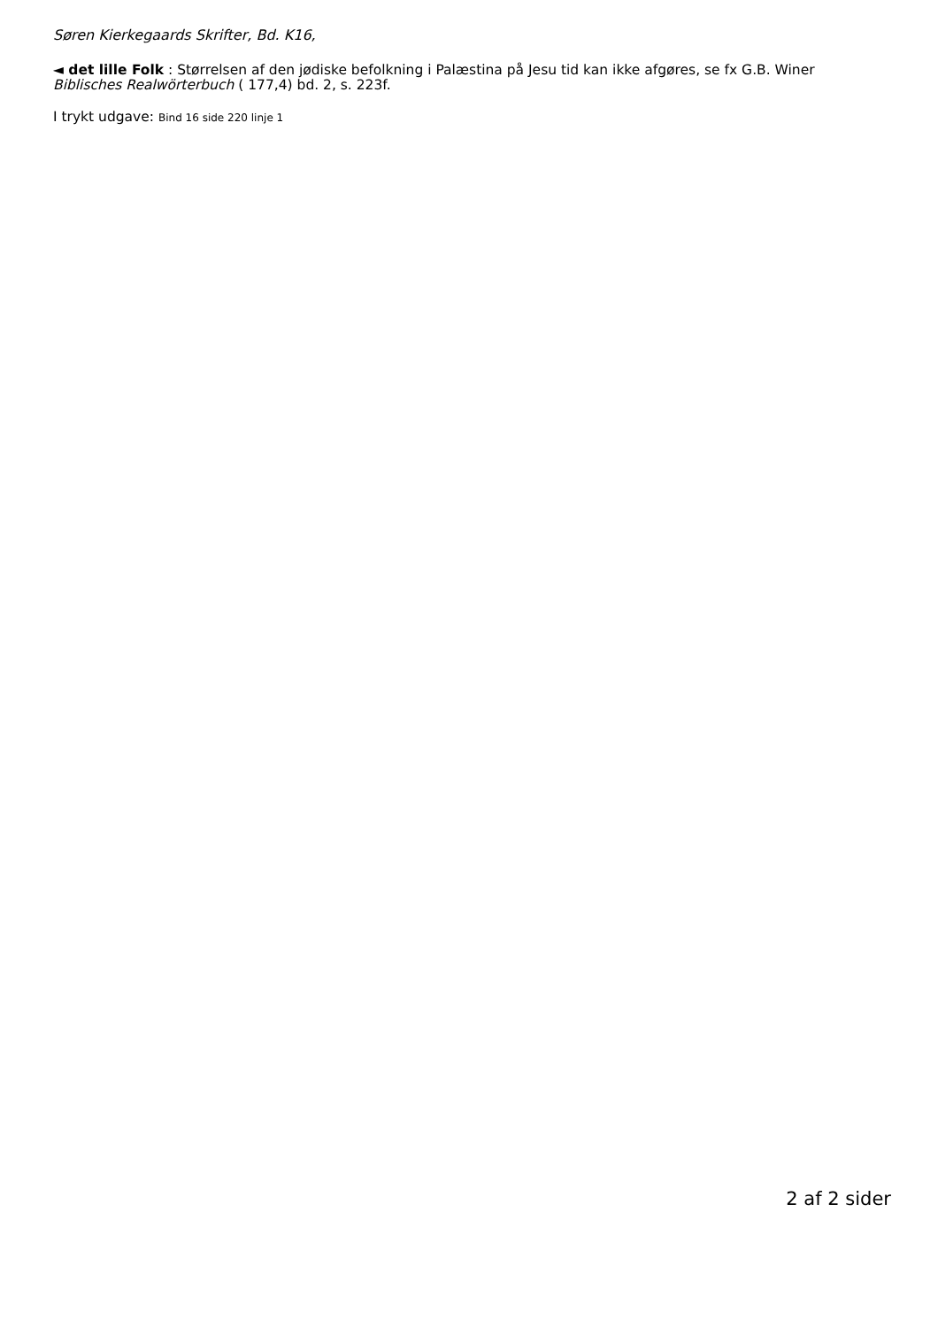Søren Kierkegaards Skrifter, Bd. K16,
◄ det lille Folk : Størrelsen af den jødiske befolkning i Palæstina på Jesu tid kan ikke afgøres, se fx G.B. Winer Biblisches Realwörterbuch ( 177,4) bd. 2, s. 223f.
I trykt udgave: Bind 16 side 220 linje 1
2 af 2 sider